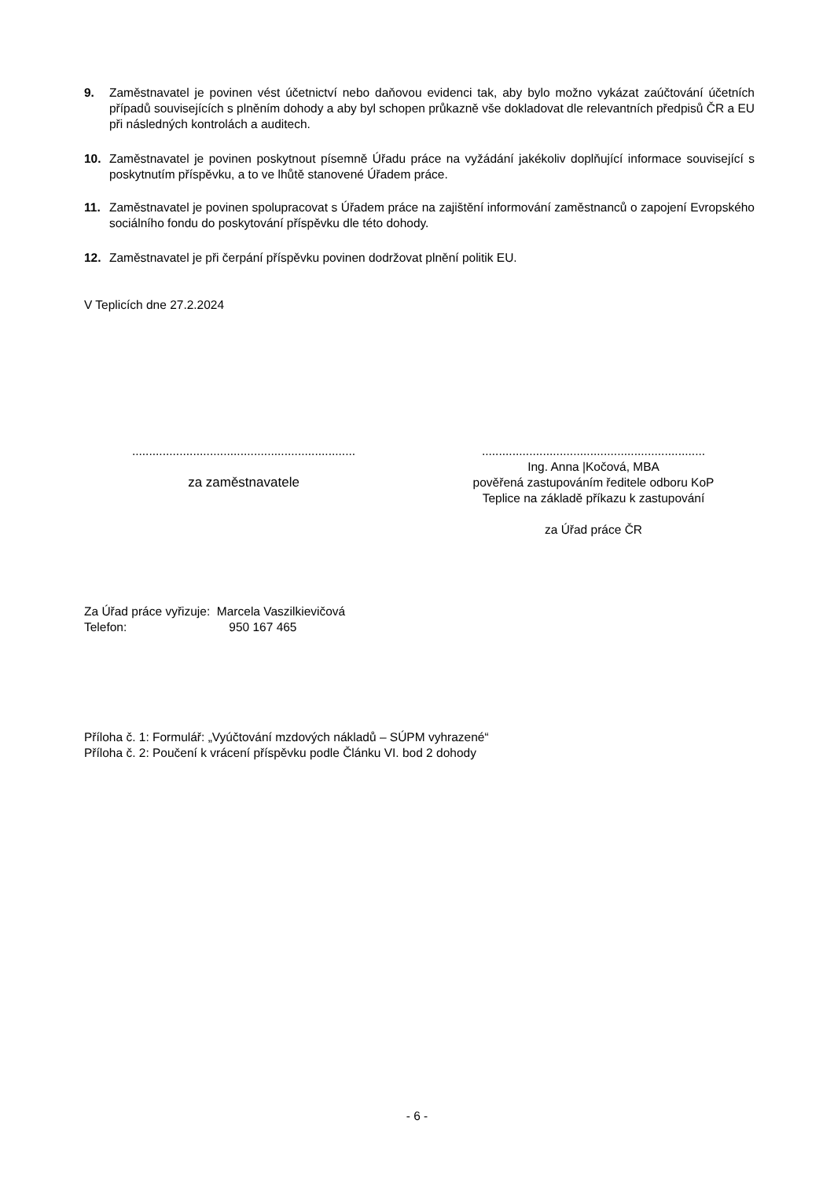9. Zaměstnavatel je povinen vést účetnictví nebo daňovou evidenci tak, aby bylo možno vykázat zaúčtování účetních případů souvisejících s plněním dohody a aby byl schopen průkazně vše dokladovat dle relevantních předpisů ČR a EU při následných kontrolách a auditech.
10. Zaměstnavatel je povinen poskytnout písemně Úřadu práce na vyžádání jakékoliv doplňující informace související s poskytnutím příspěvku, a to ve lhůtě stanovené Úřadem práce.
11. Zaměstnavatel je povinen spolupracovat s Úřadem práce na zajištění informování zaměstnanců o zapojení Evropského sociálního fondu do poskytování příspěvku dle této dohody.
12. Zaměstnavatel je při čerpání příspěvku povinen dodržovat plnění politik EU.
V Teplicích dne 27.2.2024
..................................................................
za zaměstnavatele
..................................................................
Ing. Anna |Kočová, MBA
pověřená zastupováním ředitele odboru KoP
Teplice na základě příkazu k zastupování
za Úřad práce ČR
Za Úřad práce vyřizuje: Marcela Vaszilkievičová
Telefon: 950 167 465
Příloha č. 1: Formulář: „Vyúčtování mzdových nákladů – SÚPM vyhrazené“
Příloha č. 2: Poučení k vrácení příspěvku podle Článku VI. bod 2 dohody
- 6 -